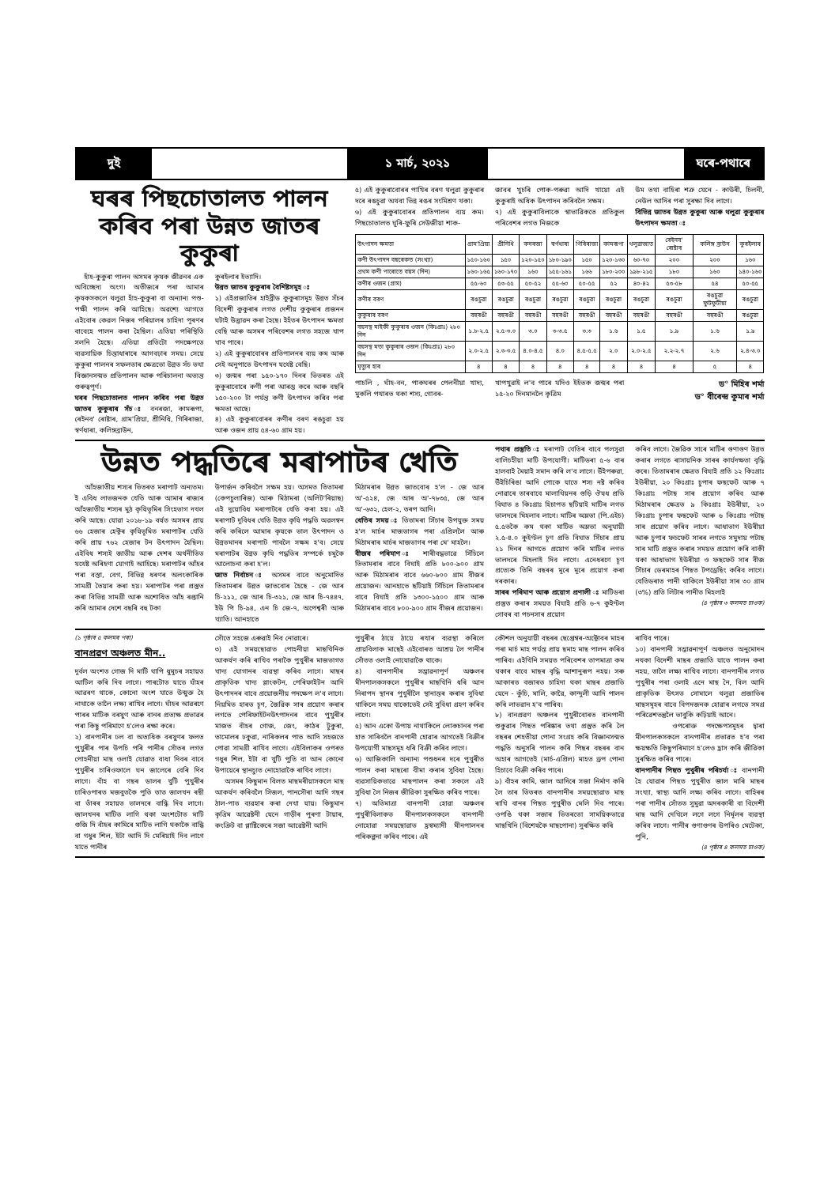দুই ১ মাৰ্চ, ২০২১ ঘৰে-পথাৰে
ঘৰৰ পিছচোতালত পালন কৰিব পৰা উন্নত জাতৰ কুকুৰা
হাঁহ-কুকুৰা পালন অসমৰ কৃষক জীৱনৰ এক অবিচ্ছেদ্য অংগ। অতীজৰে পৰা আমাৰ কৃষকসকলে থলুৱা হাঁহ-কুকুৰা বা অন্যান্য পশু-পক্ষী পালন কৰি আহিছে। অৱশ্যে আগতে এইবোৰ কেৱল নিজৰ পৰিয়ালৰ চাহিদা পূৰণৰ বাবেহে পালন কৰা হৈছিল। এতিয়া পৰিস্থিতি সলনি হৈছে। এতিয়া প্ৰতিটো পদক্ষেপতে ব্যৱসায়িক চিন্তাধাৰাৰে আগবঢ়াৰ সময়। সেয়ে কুকুৰা পালনৰ সফলতাৰ ক্ষেত্ৰতো উন্নত সঁচ তথা বিজ্ঞানসন্মত প্ৰতিপালন আৰু পৰিচালনা অত্যন্ত গুৰুত্বপূৰ্ণ।
ঘৰৰ পিছচোতালত পালন কৰিব পৰা উন্নত জাতৰ কুকুৰাৰ সঁচ ঃ বনৰজা, কামৰূপা, ৰেইনব' ৰোষ্টাৰ, গ্ৰাম'প্ৰিয়া, শ্ৰীনিধি, গিৰিৰাজা, স্বৰ্ণধাৰা, কলিঙ্গব্ৰাউন,
কুৰইলাৰ ইত্যাদি।
উন্নত জাতৰ কুকুৰাৰ বৈশিষ্টসমূহ ঃ
১) এইপ্ৰজাতিৰ হাইব্ৰীড কুকুৰাসমূহ উন্নত সঁচৰ বিদেশী কুকুৰাৰ লগত দেশীয় কুকুৰাৰ প্ৰজনন ঘটাই উদ্ভাৱন কৰা হৈছে। ইহঁতৰ উৎপাদন ক্ষমতা বেছি আৰু অসমৰ পৰিবেশৰ লগত সহজে খাপ খাব পাৰে।
২) এই কুকুৰাবোৰৰ প্ৰতিপালনৰ ব্যয় কম আৰু সেই অনুপাতে উৎপাদন যথেষ্ট বেছি।
৩) জন্মৰ পৰা ১৫০-১৭০ দিনৰ ভিতৰত এই কুকুৰাবোৰে কণী পৰা আৰম্ভ কৰে আৰু বছৰি ১৫০-২০০ টা পৰ্যন্ত কণী উৎপাদন কৰিব পৰা ক্ষমতা আছে।
৪) এই কুকুৰাবোৰৰ কণীৰ বৰণ ৰঙচুৱা হয় আৰু ওজন প্ৰায় ৫৪-৬০ গ্ৰাম হয়।
৫) এই কুকুৰাবোৰৰ পাখিৰ বৰণ থলুৱা কুকুৰাৰ দৰে ৰঙচুৱা অথবা ভিন্ন ৰঙৰ সংমিশ্ৰণ থকা।
৬) এই কুকুৰাবোৰৰ প্ৰতিপালন ব্যয় কম। পিছচোতালত ঘূৰি-ফুৰি সেউজীয়া শাক-
জাবৰ খুচৰি পোক-পৰুৱা আদি খায়ো এই কুকুৰাই অধিক উৎপাদন কৰিবলৈ সক্ষম।
৭) এই কুকুৰাবিলাকে স্বাভাৱিকতে প্ৰতিকুল পৰিবেশৰ লগত নিজকে
উম তথা বাহিৰা শত্ৰু যেনে - কাউৰী, চিলনী, নেউল আদিৰ পৰা সুৰক্ষা দিব লাগে।
বিভিন্ন জাতৰ উন্নত কুকুৰা আৰু থলুৱা কুকুৰাৰ উৎপাদন ক্ষমতা ঃ
| উৎপাদন ক্ষমতা | গ্ৰাম'প্ৰিয়া | শ্ৰীনিধি | কনৰজা | স্বৰ্ণধাৰা | গিৰিৰাজা | কামৰূপা | থলুৱাজাত | ৰেইনব' ৰোষ্টাৰ | কলিঙ্গ ব্ৰাউন | কুৰইলাৰ |
| --- | --- | --- | --- | --- | --- | --- | --- | --- | --- | --- |
| কণী উৎপাদন বছৰেকত (সংখ্যা) | ১৫০-১৬০ | ১৫০ | ১২০-১৫০ | ১৮০-১৯০ | ১৫০ | ১২০-১৩০ | ৬০-৭০ | ২০০ | ২০০ | ১৬০ |
| প্ৰথম কণী পাৰোতে বয়স (দিন) | ১৬০-১৬৫ | ১৬০-১৭০ | ১৬০ | ১৫৫-১৬১ | ১৬৬ | ১৮০-২০০ | ১৯৮-২১৫ | ১৮০ | ১৬০ | ১৪০-১৬০ |
| কণীৰ ওজন (গ্ৰাম) | ৫৫-৬০ | ৫৩-৫৫ | ৫০-৫২ | ৫৫-৬০ | ৫০-৫৫ | ৫২ | ৪০-৪২ | ৫৩-৫৮ | ৫৪ | ৫০-৫৫ |
| কণীৰ বৰণ | ৰঙচুৱা | ৰঙচুৱা | ৰঙচুৱা | ৰঙচুৱা | ৰঙচুৱা | ৰঙচুৱা | ৰঙচুৱা | ৰঙচুৱা | ৰঙচুৱা ফুটফুটীয়া | ৰঙচুৱা |
| কুকুৰাৰ বৰণ | বহুৰঙী | বহুৰঙী | বহুৰঙী | বহুৰঙী | বহুৰঙী | বহুৰঙী | বহুৰঙী | বহুৰঙী | বহুৰঙী | ৰঙচুৱা |
| বয়সস্থ মাইকী কুকুৰাৰ ওজন (কিঃগ্ৰাঃ) ২৮০ দিন | ১.৮-২.৫ | ২.৫-৩.০ | ৩.০ | ৩-৩.৫ | ৩.৩ | ১.৬ | ১.৫ | ১.৯ | ১.৬ | ১.৯ |
| বয়সস্থ মতা কুকুৰাৰ ওজন (কিঃগ্ৰাঃ) ২৮০ দিন | ২.০-২.৫ | ২.৩-৩.৫ | ৪.০-৪.৫ | ৪.০ | ৪.৫-৫.৫ | ২.০ | ২.০-২.৫ | ২.২-২.৭ | ২.৬ | ২.৪-৩.০ |
| মৃত্যুৰ হাৰ | ৪ | ৪ | ৪ | ৪ | ৪ | ৪ | ৪ | ৪ | ৫ | ৪ |
পাচলি , ঘাঁহ-বন, পাকঘৰৰ পেলনীয়া খাদ্য, মুকলি পথাৰত থকা শস্য, গোবৰ-
খাপখুৱাই ল'ব পাৰে যদিও ইহঁতক জন্মৰ পৰা ১৫-২০ দিনমানলৈ কৃত্ৰিম
ড° মিহিৰ শৰ্মা
ড° বীৰেন্দ্ৰ কুমাৰ শৰ্মা
উন্নত পদ্ধতিৰে মৰাপাটৰ খেতি
আঁহজাতীয় শস্যৰ ভিতৰত মৰাপাট অন্যতম। ই এবিধ লাভজনক খেতি আৰু আমাৰ ৰাজ্যৰ আঁহজাতীয় শস্যৰ মুঠ কৃষিভূমিৰ সিংহভাগ দখল কৰি আছে। যোৱা ২০১৮-১৯ বৰ্ষত অসমৰ প্ৰায় ৬৬ হেজাৰ হেক্টৰ কৃষিভূমিত মৰাপাটৰ খেতি কৰি প্ৰায় ৭৬২ হেজাৰ টন উৎপাদন হৈছিল। এইবিধ শস্যই জাতীয় আৰু দেশৰ অৰ্থনীতিত যথেষ্ট অৰিহণা যোগাই আহিছে। মৰাপাটৰ আঁহৰ পৰা বস্তা, বেগ, বিভিন্ন ধৰণৰ অলংকাৰিক সামগ্ৰী তৈয়াৰ কৰা হয়। মৰাপাটৰ পৰা প্ৰস্তুত কৰা বিভিন্ন সামগ্ৰী আৰু অশোধিত আঁহ ৰপ্তানি কৰি আমাৰ দেশে বছৰি বহু টকা
উপাৰ্জন কৰিবলৈ সক্ষম হয়। অসমত তিতামৰা (কেপচুলাৰিজ) আৰু মিঠামৰা (অলিট'ৰিয়াছ) এই দুয়োবিধ মৰাপাটৰে খেতি কৰা হয়। এই মৰাপাট দুবিধৰ খেতি উন্নত কৃষি পদ্ধতি অৱলম্বন কৰি কৰিলে আমাৰ কৃষকে ভাল উৎপাদন ও উন্নতমানৰ মৰাপাট পাবলৈ সক্ষম হ'ব। সেয়ে মৰাপাটৰ উন্নত কৃষি পদ্ধতিৰ সম্পৰ্কে চমুকৈ আলোচনা কৰা হ'ল।
জাত নিৰ্বাচন ঃ অসমৰ বাবে অনুমোদিত তিতামৰাৰ উন্নত জাতবোৰ হৈছে - জে আৰ চি-২১২, জে আৰ চি-৩২১, জে আৰ চি-৭৪৪৭, ইউ পি চি-৯৪, এন চি জে-৭, অপেশ্বৰী আৰু খ্যাতি। আনহাতে
মিঠামৰাৰ উন্নত জাতবোৰ হ'ল - জে আৰ অ'-৫২৪, জে আৰ অ'-৭৮৩৫, জে আৰ অ'-৬৩২, হেল-২, তৰপ আদি।
খেতিৰ সময় ঃ তিতামৰা সিঁচাৰ উপযুক্ত সময় হ'ল মাৰ্চৰ মাজভাগৰ পৰা এপ্ৰিললৈ আৰু মিঠামৰাৰ মাৰ্চৰ মাজভাগৰ পৰা মে' মাহলৈ।
বীজৰ পৰিমাণ ঃ শাৰীবদ্ধভাৱে সিঁচিলে তিতামৰাৰ বাবে বিঘাই প্ৰতি ৮০০-৯০০ গ্ৰাম আৰু মিঠামৰাৰ বাবে ৬৬০-৮০০ গ্ৰাম বীজৰ প্ৰয়োজন। আনহাতে ছটিয়াই সিঁচিলে তিতামৰাৰ বাবে বিঘাই প্ৰতি ১৩০০-১৫০০ গ্ৰাম আৰু মিঠামৰাৰ বাবে ৮০০-৯০০ গ্ৰাম বীজৰ প্ৰয়োজন।
পথাৰ প্ৰস্তুতি ঃ মৰাপাট খেতিৰ বাবে পলসুৱা বালিচহীয়া মাটি উপযোগী। মাটিডৰা ৫-৬ বাৰ হালবাই মৈয়াই সমান কৰি ল'ব লাগে। উঁইপৰুৱা, উঁইচিৰিঙা আদি পোকে যাতে শস্য নষ্ট কৰিব নোৱাৰে তাৰবাবে মালাথিয়নৰ গুড়ি ঔষধ প্ৰতি বিঘাত ৪ কিঃগ্ৰাঃ হিচাপত ছটিয়াই মাটিৰ লগত ভালদৰে মিহলাব লাগে। মাটিৰ অম্লতা (পি.এইচ) ৫.৫তকৈ কম থকা মাটিত অম্লতা অনুযায়ী ২.৫-৪.০ কুইণ্টল চূণ প্ৰতি বিঘাত সিঁচাৰ প্ৰায় ২১ দিনৰ আগতে প্ৰয়োগ কৰি মাটিৰ লগত ভালদৰে মিহলাই দিব লাগে। এনেধৰণে চূণ প্ৰত্যেক তিনি বছৰৰ মূৰে মূৰে প্ৰয়োগ কৰা দৰকাৰ।
সাৰৰ পৰিমাণ আৰু প্ৰয়োগ প্ৰণালী ঃ মাটিডৰা প্ৰস্তুত কৰাৰ সময়ত বিঘাই প্ৰতি ৬-৭ কুইণ্টল গোবৰ বা পচনসাৰ প্ৰয়োগ
কৰিব লাগে। জৈৱিক সাৰে মাটিৰ গুণাগুণ উন্নত কৰাৰ লগতে ৰাসায়নিক সাৰৰ কাৰ্যদক্ষতা বৃদ্ধি কৰে। তিতামৰাৰ ক্ষেত্ৰত বিঘাই প্ৰতি ১২ কিঃগ্ৰাঃ ইউৰীয়া, ২০ কিঃগ্ৰাঃ চুপাৰ ফছফেট আৰু ৭ কিঃগ্ৰাঃ পটাছ সাৰ প্ৰয়োগ কৰিব আৰু মিঠামৰাৰ ক্ষেত্ৰত ৯ কিঃগ্ৰাঃ ইউৰীয়া, ২০ কিঃগ্ৰাঃ চুপাৰ ফছফেট আৰু ৬ কিঃগ্ৰাঃ পটাছ সাৰ প্ৰয়োগ কৰিব লাগে। আধাভাগ ইউৰীয়া আৰু চুপাৰ ফচফেট সাৰৰ লগতে সমুদায় পটাছ সাৰ মাটি প্ৰস্তুত কৰাৰ সময়ত প্ৰয়োগ কৰি বাকী থকা আধাভাগ ইউৰীয়া ও ফছফেট সাৰ বীজ সিঁচাৰ ডেৰমাহৰ পিছত টপড্ৰেছিং কৰিব লাগে। খেতিডৰাত পানী থাকিলে ইউৰীয়া সাৰ ৩০ গ্ৰাম (৩%) প্ৰতি লিটাৰ পানীত মিহলাই
(৪ পৃষ্ঠাৰ ৩ কলমত চাওক)
(১ পৃষ্ঠাৰ ৫ কলমৰ পৰা)
বানপ্ৰৱণ অঞ্চলত মীন..
দুৰ্বল অংশত গোজ দি মাটি থাপি ধুমুচৰ সহায়ত আটিল কৰি দিব লাগে। পাৰটোত যাতে ঘাঁহৰ আৱৰণ থাকে, কোনো অংশ যাতে উন্মুক্ত হৈ নাথাকে তালৈ লক্ষ্য ৰাখিব লাগে। ঘাঁহৰ আৱৰণে পাৰৰ মাটিক বৰষুণ আৰু বানৰ প্ৰত্যক্ষ প্ৰভাৱৰ পৰা কিছু পৰিমাণে হ'লেও ৰক্ষা কৰে।
২) বানপানীৰ ঢল বা অত্যধিক বৰষুণৰ ফলত পুখুৰীৰ পাৰ উপচি পৰি পানীৰ সোঁতৰ লগত পোহনীয়া মাছ ওলাই যোৱাত বাধা দিবৰ বাবে পুখুৰীৰ চাৰিওফালে ঘন জালেৰে বেৰি দিব লাগে। বাঁহ বা গছৰ ডালৰ খুটি পুখুৰীৰ চাৰিওপাৰত মজবুতকৈ পুতি তাত জালখন ৰছী বা তাঁৰৰ সহায়ত ভালদৰে বান্ধি দিব লাগে। জালখনৰ মাটিত লাগি থকা অংশটোত মাটি গুজি দি বাঁহৰ কামিৰে মাটিত লাগি থকাকৈ বান্ধি বা গধুৰ শিল, ইটা আদি দি মেৰিয়াই দিব লাগে যাতে পানীৰ
সোঁতে সহজে এৰুৱাই নিব নোৱাৰে।
৩) এই সময়ছোৱাত পোহনীয়া মাছখিনিক আকৰ্ষণ কৰি ৰাখিব পৰাকৈ পুখুৰীৰ মাজভাগত খাদ্য যোগানৰ ব্যৱস্থা কৰিব লাগে। মাছৰ প্ৰাকৃতিক খাদ্য প্লাংকটন, পেৰিফাইটন আদি উৎপাদনৰ বাবে প্ৰয়োজনীয় পদক্ষেপ ল'ব লাগে। নিয়মিত হাৰত চূণ, জৈৱিক সাৰ প্ৰয়োগ কৰাৰ লগতে পেৰিফাইটনউৎপাদনৰ বাবে পুখুৰীৰ মাজত বাঁহৰ গোজ, জেং, কাঠৰ টুকুৰা, তামোলৰ ঢকুৱা, নাৰিকলৰ পাত আদি সহজতে পোৱা সামগ্ৰী ৰাখিব লাগে। এইবিলাকৰ ওপৰত গধুৰ শিল, ইটা বা খুটি পুতি বা আন কোনো উপায়েৰে স্থানচ্যুত নোহোৱাকৈ ৰাখিব লাগে।
অসমৰ কিছুমান বিলত মাছমৰীয়াসকলে মাছ আকৰ্ষণ কৰিবলৈ সিজল, পানসৌৰা আদি গছৰ ঠাল-পাত ব্যৱহাৰ কৰা দেখা যায়। কিছুমান কৃত্ৰিম আৱেষ্টনী যেনে গাড়ীৰ পুৰণা টায়াৰ, কংক্ৰিট বা প্লাষ্টিকেৰে সজা আৱেষ্টনী আদি
পুখুৰীৰ ঠায়ে ঠায়ে ৰখাৰ ব্যৱস্থা কৰিলে প্ৰায়বিলাক মাছেই এইবোৰত আশ্ৰয় লৈ পানীৰ সোঁতত ওলাই নোযোৱাকৈ থাকে।
৪) বানপানীৰ সম্ভাৱনাপূৰ্ণ অঞ্চলৰ মীনপালকসকলে পুখুৰীৰ মাছখিনি ধৰি আন নিৰাপদ স্থানৰ পুখুৰীলৈ স্থানান্তৰ কৰাৰ সুবিধা থাকিলে সময় থাকোতেই সেই সুবিধা গ্ৰহণ কৰিব লাগে।
৫) আন একো উপায় নাথাকিলে লোকচানৰ পৰা হাত সাৰিবলৈ বানপানী হোৱাৰ আগতেই বিক্ৰীৰ উপযোগী মাছসমূহ ধৰি বিক্ৰী কৰিব লাগে।
৬) আজিকালি অন্যান্য পশুধনৰ দৰে পুখুৰীত পালন কৰা মাছৰো বীমা কৰাৰ সুবিধা হৈছে। ব্যৱসায়িকভাৱে মাছপালন কৰা সকলে এই সুবিধা লৈ নিজৰ জীৱিকা সুৰক্ষিত কৰিব পাৰে।
৭) অতিমাত্ৰা বানপানী হোৱা অঞ্চলৰ পুখুৰীবিলাকত মীনপালকসকলে বানপানী নোহোৱা সময়ছোৱাত হ্ৰস্বম্যাদী মীনপালনৰ পৰিকল্পনা কৰিব পাৰে। এই
কৌশল অনুযায়ী বছৰৰ ছেপ্তেম্বৰ-অক্টোবৰ মাহৰ পৰা মাৰ্চ মাহ পৰ্যন্ত প্ৰায় ছমাহ মাছ পালন কৰিব পাৰিব। এইখিনি সময়ত পৰিবেশৰ তাপমাত্ৰা কম থকাৰ বাবে মাছৰ বৃদ্ধি আশানুৰূপ নহয়। সৰু আকাৰত বজাৰত চাহিদা থকা মাছৰ প্ৰজাতি যেনে - কুঁচি, মালি, কাৱৈ, কান্দুলী আদি পালন কৰি লাভৱান হ'ব পাৰিব।
৮) বানপ্ৰৱণ অঞ্চলৰ পুখুৰীবোৰত বানপানী শুকুৱাৰ পিছত পৰিষ্কাৰ তথা প্ৰস্তুত কৰি লৈ বছৰৰ শেহতীয়া পোনা সংগ্ৰহ কৰি বিজ্ঞানসন্মত পদ্ধতি অনুসৰি পালন কৰি পিছৰ বছৰৰ বান অহাৰ আগতেই (মাৰ্চ-এপ্ৰিল) মাহত ড্ৰপ পোনা হিচাবে বিক্ৰী কৰিব পাৰে।
৯) বাঁহৰ কামি, জাল আদিৰে সজা নিৰ্মাণ কৰি লৈ তাৰ ভিতৰত বানপানীৰ সময়ছোৱাত মাছ ৰাখি বানৰ পিছত পুখুৰীত মেলি দিব পাৰে। ওপঙি থকা সজাৰ ভিতৰতো সাময়িকভাৱে মাছখিনি (বিশেষকৈ মাছপোনা) সুৰক্ষিত কৰি
ৰাখিব পাৰে।
১০) বানপানী সম্ভাৱনাপূৰ্ণ অঞ্চলত অনুমোদন নথকা বিদেশী মাছৰ প্ৰজাতি যাতে পালন কৰা নহয়, তালৈ লক্ষ্য ৰাখিব লাগে। বানপানীৰ লগত পুখুৰীৰ পৰা ওলাই এনে মাছ নৈ, বিল আদি প্ৰাকৃতিক উৎসত সোমালে থলুৱা প্ৰজাতিৰ মাছসমূহৰ বাবে বিপদজনক হোৱাৰ লগতে সমগ্ৰ পৰিৱেশতন্ত্ৰলৈ ভাবুকি কঢ়িয়াই আনে।
ওপৰোক্ত পদক্ষেপসমূহৰ দ্বাৰা মীনপালকসকলে বানপানীৰ প্ৰভাৱত হ'ব পৰা ক্ষয়ক্ষতি কিছুপৰিমাণে হ'লেও হ্ৰাস কৰি জীৱিকা সুৰক্ষিত কৰিব পাৰে।
বানপানীৰ পিছত পুখুৰীৰ পৰিচৰ্যা ঃ বানপানী হৈ যোৱাৰ পিছত পুখুৰীত জাল মাৰি মাছৰ সংখ্যা, স্বাস্থ্য আদি লক্ষ্য কৰিব লাগে। বাহিৰৰ পৰা পানীৰ সোঁতত সুমুৱা অদৰকাৰী বা বিদেশী মাছ আদি দেখিলে লগে লগে নিৰ্মূলৰ ব্যৱস্থা কৰিব লাগে। পানীৰ গুণাগুণৰ উপৰিও মেটেকা, পুনি,
(৪ পৃষ্ঠাৰ ৪ কলমত চাওক)